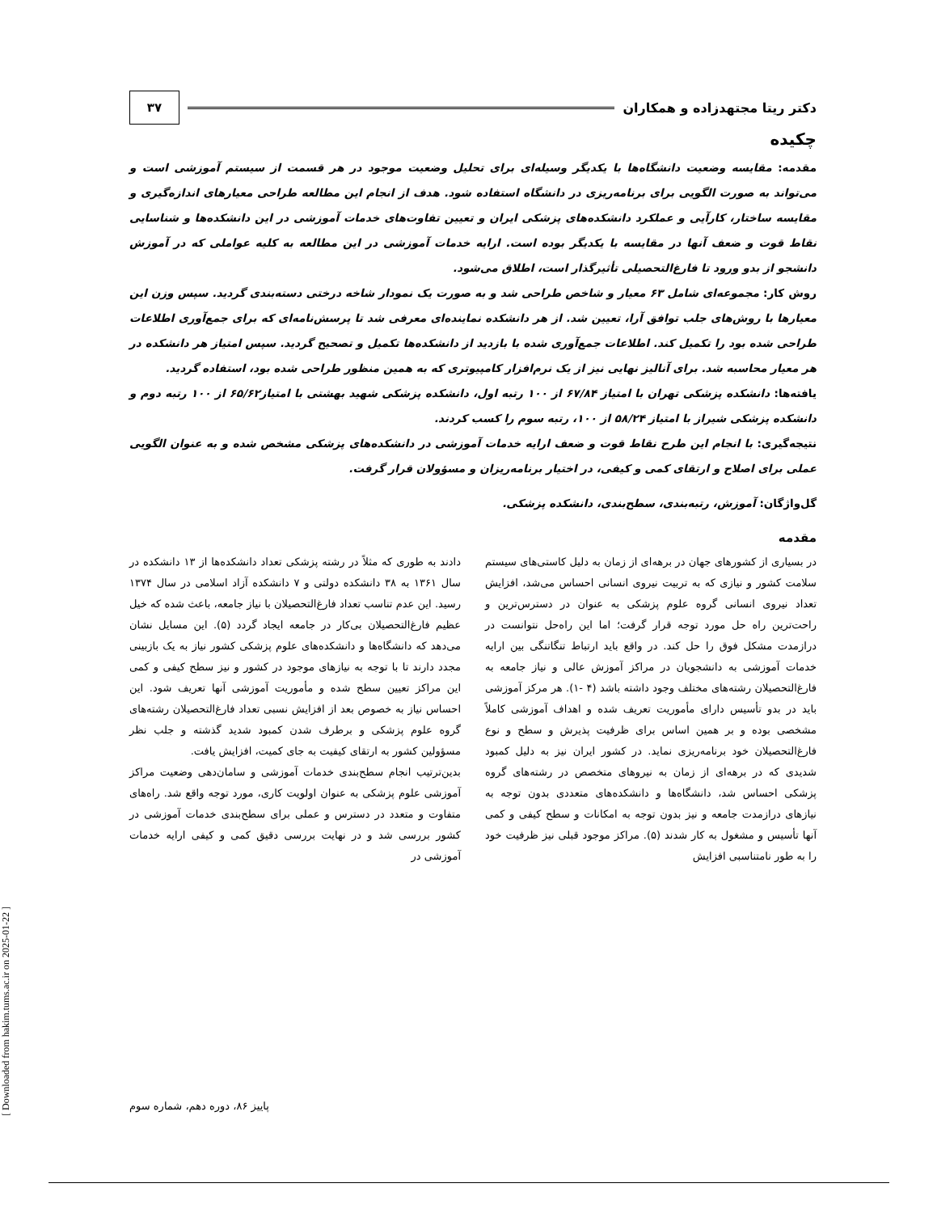دکتر ریتا مجتهدزاده و همکاران
۳۷
چکیده
مقدمه: مقایسه وضعیت دانشگاه‌ها با یکدیگر وسیله‌ای برای تحلیل وضعیت موجود در هر قسمت از سیستم آموزشی است و می‌تواند به صورت الگویی برای برنامه‌ریزی در دانشگاه استفاده شود. هدف از انجام این مطالعه طراحی معیارهای اندازه‌گیری و مقایسه ساختار، کارآیی و عملکرد دانشکده‌های پزشکی ایران و تعیین تفاوت‌های خدمات آموزشی در این دانشکده‌ها و شناسایی نقاط قوت و ضعف آنها در مقایسه با یکدیگر بوده است. ارایه خدمات آموزشی در این مطالعه به کلیه عواملی که در آموزش دانشجو از بدو ورود تا فارغ‌التحصیلی تأثیرگذار است، اطلاق می‌شود.
روش کار: مجموعه‌ای شامل ۶۳ معیار و شاخص طراحی شد و به صورت یک نمودار شاخه درختی دسته‌بندی گردید. سپس وزن این معیارها با روش‌های جلب توافق آرا، تعیین شد. از هر دانشکده نماینده‌ای معرفی شد تا پرسش‌نامه‌ای که برای جمع‌آوری اطلاعات طراحی شده بود را تکمیل کند. اطلاعات جمع‌آوری شده با بازدید از دانشکده‌ها تکمیل و تصحیح گردید. سپس امتیاز هر دانشکده در هر معیار محاسبه شد. برای آنالیز نهایی نیز از یک نرم‌افزار کامپیوتری که به همین منظور طراحی شده بود، استفاده گردید.
یافته‌ها: دانشکده پزشکی تهران با امتیاز ۶۷/۸۴ از ۱۰۰ رتبه اول، دانشکده پزشکی شهید بهشتی با امتیاز۶۵/۶۲ از ۱۰۰ رتبه دوم و دانشکده پزشکی شیراز با امتیاز ۵۸/۲۴ از ۱۰۰، رتبه سوم را کسب کردند.
نتیجه‌گیری: با انجام این طرح نقاط قوت و ضعف ارایه خدمات آموزشی در دانشکده‌های پزشکی مشخص شده و به عنوان الگویی عملی برای اصلاح و ارتقای کمی و کیفی، در اختیار برنامه‌ریزان و مسؤولان قرار گرفت.
گل‌واژگان: آموزش، رتبه‌بندی، سطح‌بندی، دانشکده پزشکی.
مقدمه
در بسیاری از کشورهای جهان در برهه‌ای از زمان به دلیل کاستی‌های سیستم سلامت کشور و نیازی که به تربیت نیروی انسانی احساس می‌شد، افزایش تعداد نیروی انسانی گروه علوم پزشکی به عنوان در دسترس‌ترین و راحت‌ترین راه حل مورد توجه قرار گرفت؛ اما این راه‌حل نتوانست در درازمدت مشکل فوق را حل کند. در واقع باید ارتباط تنگاتنگی بین ارایه خدمات آموزشی به دانشجویان در مراکز آموزش عالی و نیاز جامعه به فارغ‌التحصیلان رشته‌های مختلف وجود داشته باشد (۴ -۱). هر مرکز آموزشی باید در بدو تأسیس دارای مأموریت تعریف شده و اهداف آموزشی کاملاً مشخصی بوده و بر همین اساس برای ظرفیت پذیرش و سطح و نوع فارغ‌التحصیلان خود برنامه‌ریزی نماید. در کشور ایران نیز به دلیل کمبود شدیدی که در برهه‌ای از زمان به نیروهای متخصص در رشته‌های گروه پزشکی احساس شد، دانشگاه‌ها و دانشکده‌های متعددی بدون توجه به نیازهای درازمدت جامعه و نیز بدون توجه به امکانات و سطح کیفی و کمی آنها تأسیس و مشغول به کار شدند (۵). مراکز موجود قبلی نیز ظرفیت خود را به طور نامتناسبی افزایش
دادند به طوری که مثلاً در رشته پزشکی تعداد دانشکده‌ها از ۱۳ دانشکده در سال ۱۳۶۱ به ۳۸ دانشکده دولتی و ۷ دانشکده آزاد اسلامی در سال ۱۳۷۴ رسید. این عدم تناسب تعداد فارغ‌التحصیلان با نیاز جامعه، باعث شده که خیل عظیم فارغ‌التحصیلان بی‌کار در جامعه ایجاد گردد (۵). این مسایل نشان می‌دهد که دانشگاه‌ها و دانشکده‌های علوم پزشکی کشور نیاز به یک بازبینی مجدد دارند تا با توجه به نیازهای موجود در کشور و نیز سطح کیفی و کمی این مراکز تعیین سطح شده و مأموریت آموزشی آنها تعریف شود. این احساس نیاز به خصوص بعد از افزایش نسبی تعداد فارغ‌التحصیلان رشته‌های گروه علوم پزشکی و برطرف شدن کمبود شدید گذشته و جلب نظر مسؤولین کشور به ارتقای کیفیت به جای کمیت، افزایش یافت.
بدین‌ترتیب انجام سطح‌بندی خدمات آموزشی و سامان‌دهی وضعیت مراکز آموزشی علوم پزشکی به عنوان اولویت کاری، مورد توجه واقع شد. راه‌های متفاوت و متعدد در دسترس و عملی برای سطح‌بندی خدمات آموزشی در کشور بررسی شد و در نهایت بررسی دقیق کمی و کیفی ارایه خدمات آموزشی در
پاییز ۸۶، دوره دهم، شماره سوم
[ Downloaded from hakim.tums.ac.ir on 2025-01-22 ]